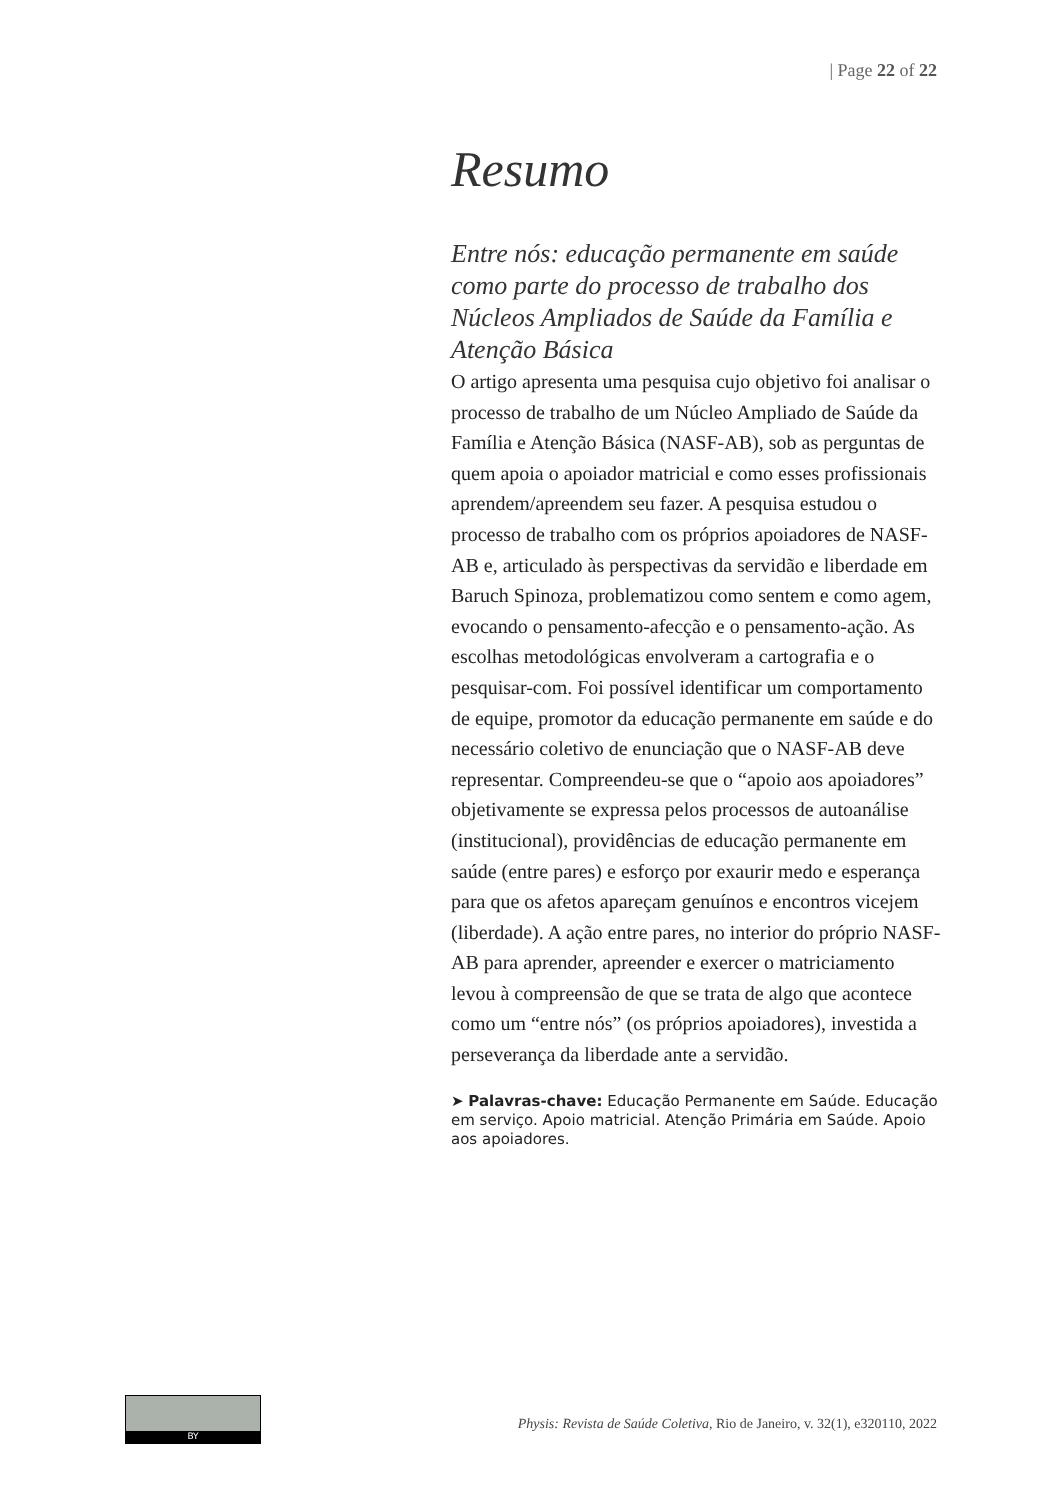| Page 22 of 22
Resumo
Entre nós: educação permanente em saúde como parte do processo de trabalho dos Núcleos Ampliados de Saúde da Família e Atenção Básica
O artigo apresenta uma pesquisa cujo objetivo foi analisar o processo de trabalho de um Núcleo Ampliado de Saúde da Família e Atenção Básica (NASF-AB), sob as perguntas de quem apoia o apoiador matricial e como esses profissionais aprendem/apreendem seu fazer. A pesquisa estudou o processo de trabalho com os próprios apoiadores de NASF-AB e, articulado às perspectivas da servidão e liberdade em Baruch Spinoza, problematizou como sentem e como agem, evocando o pensamento-afecção e o pensamento-ação. As escolhas metodológicas envolveram a cartografia e o pesquisar-com. Foi possível identificar um comportamento de equipe, promotor da educação permanente em saúde e do necessário coletivo de enunciação que o NASF-AB deve representar. Compreendeu-se que o “apoio aos apoiadores” objetivamente se expressa pelos processos de autoanálise (institucional), providências de educação permanente em saúde (entre pares) e esforço por exaurir medo e esperança para que os afetos apareçam genuínos e encontros vicejem (liberdade). A ação entre pares, no interior do próprio NASF-AB para aprender, apreender e exercer o matriciamento levou à compreensão de que se trata de algo que acontece como um “entre nós” (os próprios apoiadores), investida a perseverança da liberdade ante a servidão.
➤ Palavras-chave: Educação Permanente em Saúde. Educação em serviço. Apoio matricial. Atenção Primária em Saúde. Apoio aos apoiadores.
BY
Physis: Revista de Saúde Coletiva, Rio de Janeiro, v. 32(1), e320110, 2022